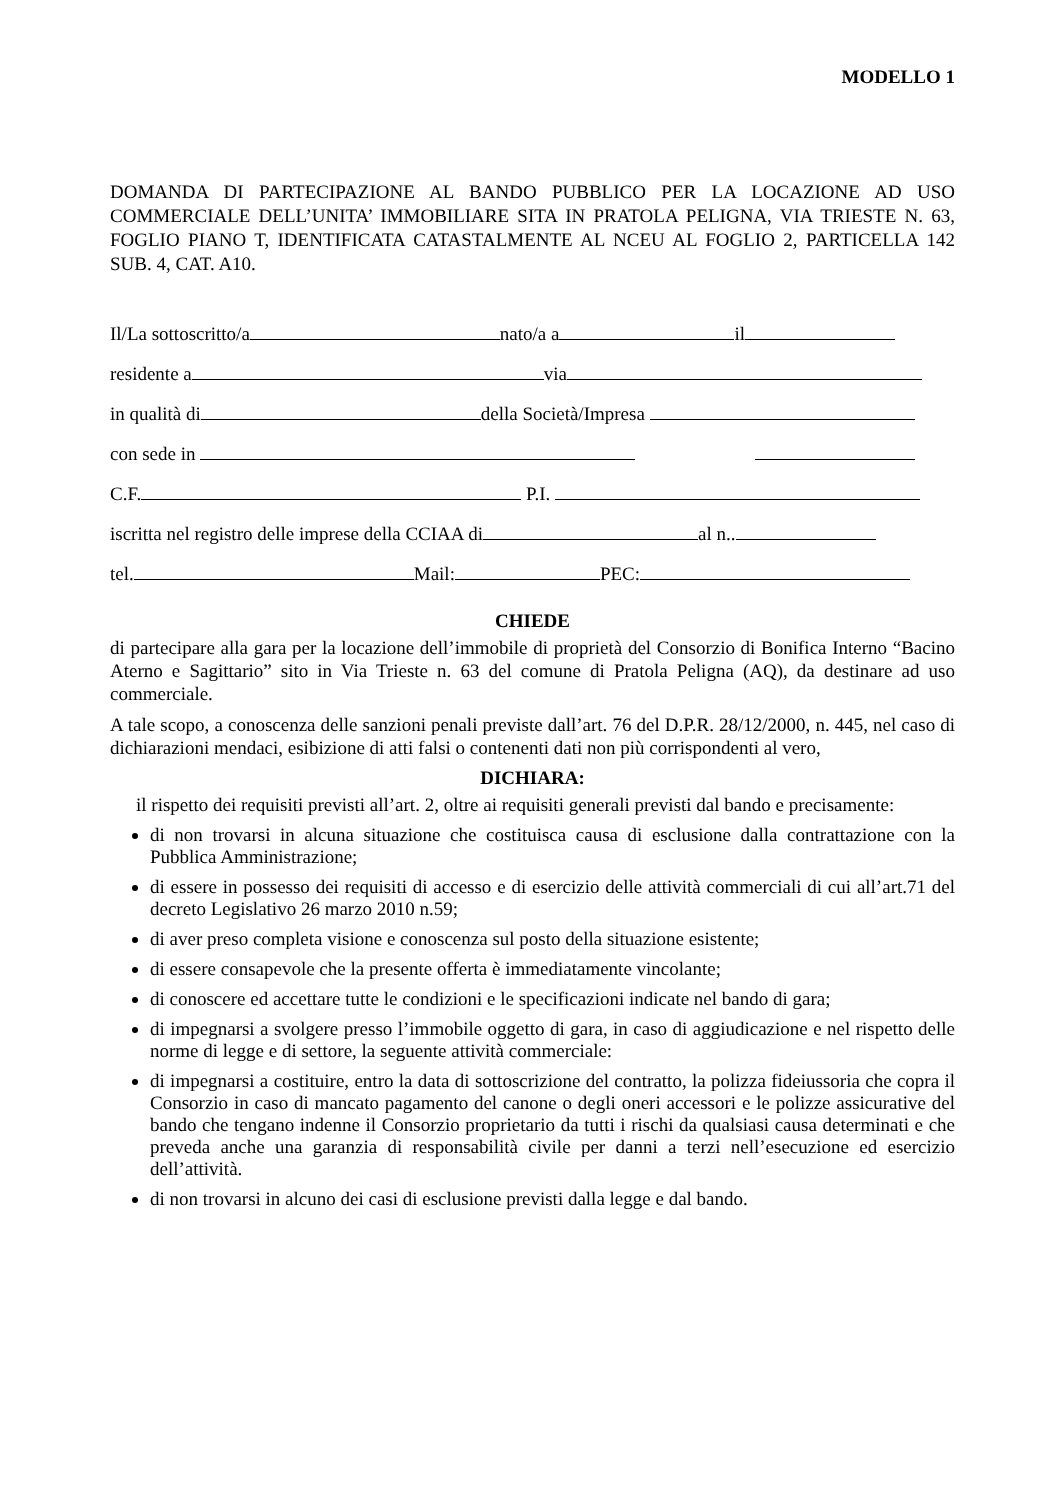MODELLO 1
DOMANDA DI PARTECIPAZIONE AL BANDO PUBBLICO PER LA LOCAZIONE AD USO COMMERCIALE DELL’UNITA’ IMMOBILIARE SITA IN PRATOLA PELIGNA, VIA TRIESTE N. 63, FOGLIO PIANO T, IDENTIFICATA CATASTALMENTE AL NCEU AL FOGLIO 2, PARTICELLA 142 SUB. 4, CAT. A10.
Il/La sottoscritto/a nato/a a il
residente a via
in qualità di della Società/Impresa
con sede in
C.F. P.I.
iscritta nel registro delle imprese della CCIAA di al n..
tel. Mail: PEC:
CHIEDE
di partecipare alla gara per la locazione dell’immobile di proprietà del Consorzio di Bonifica Interno “Bacino Aterno e Sagittario” sito in Via Trieste n. 63 del comune di Pratola Peligna (AQ), da destinare ad uso commerciale.
A tale scopo, a conoscenza delle sanzioni penali previste dall’art. 76 del D.P.R. 28/12/2000, n. 445, nel caso di dichiarazioni mendaci, esibizione di atti falsi o contenenti dati non più corrispondenti al vero,
DICHIARA:
il rispetto dei requisiti previsti all’art. 2, oltre ai requisiti generali previsti dal bando e precisamente:
di non trovarsi in alcuna situazione che costituisca causa di esclusione dalla contrattazione con la Pubblica Amministrazione;
di essere in possesso dei requisiti di accesso e di esercizio delle attività commerciali di cui all’art.71 del decreto Legislativo 26 marzo 2010 n.59;
di aver preso completa visione e conoscenza sul posto della situazione esistente;
di essere consapevole che la presente offerta è immediatamente vincolante;
di conoscere ed accettare tutte le condizioni e le specificazioni indicate nel bando di gara;
di impegnarsi a svolgere presso l’immobile oggetto di gara, in caso di aggiudicazione e nel rispetto delle norme di legge e di settore, la seguente attività commerciale:
di impegnarsi a costituire, entro la data di sottoscrizione del contratto, la polizza fideiussoria che copra il Consorzio in caso di mancato pagamento del canone o degli oneri accessori e le polizze assicurative del bando che tengano indenne il Consorzio proprietario da tutti i rischi da qualsiasi causa determinati e che preveda anche una garanzia di responsabilità civile per danni a terzi nell’esecuzione ed esercizio dell’attività.
di non trovarsi in alcuno dei casi di esclusione previsti dalla legge e dal bando.